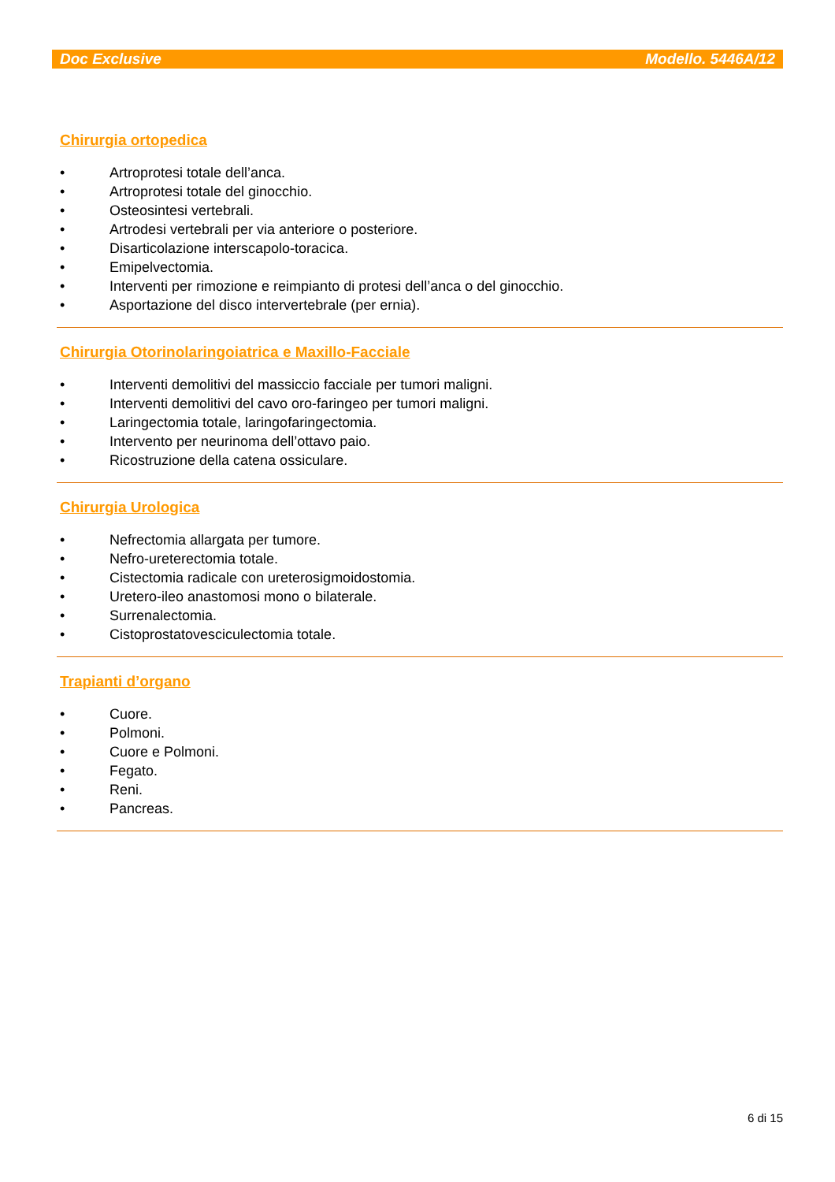Doc Exclusive Modello. 5446A/12
Chirurgia ortopedica
• Artroprotesi totale dell’anca.
• Artroprotesi totale del ginocchio.
• Osteosintesi vertebrali.
• Artrodesi vertebrali per via anteriore o posteriore.
• Disarticolazione interscapolo-toracica.
• Emipelvectomia.
• Interventi per rimozione e reimpianto di protesi dell’anca o del ginocchio.
• Asportazione del disco intervertebrale (per ernia).
Chirurgia Otorinolaringoiatrica e Maxillo-Facciale
• Interventi demolitivi del massiccio facciale per tumori maligni.
• Interventi demolitivi del cavo oro-faringeo per tumori maligni.
• Laringectomia totale, laringofaringectomia.
• Intervento per neurinoma dell’ottavo paio.
• Ricostruzione della catena ossiculare.
Chirurgia Urologica
• Nefrectomia allargata per tumore.
• Nefro-ureterectomia totale.
• Cistectomia radicale con ureterosigmoidostomia.
• Uretero-ileo anastomosi mono o bilaterale.
• Surrenalectomia.
• Cistoprostatovesciculectomia totale.
Trapianti d’organo
• Cuore.
• Polmoni.
• Cuore e Polmoni.
• Fegato.
• Reni.
• Pancreas.
6 di 15